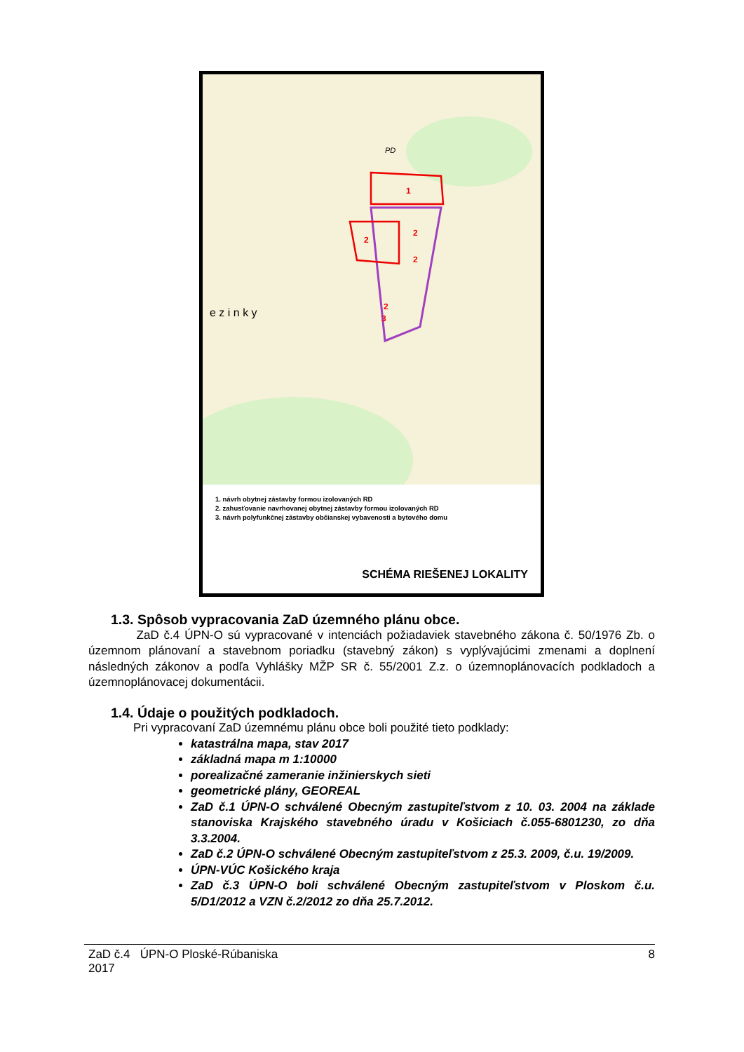1
2
2
2
2
3
PD
e z i n k y
1. návrh obytnej zástavby formou izolovaných RD
2. zahusťovanie navrhovanej obytnej zástavby formou izolovaných RD
3. návrh polyfunkčnej zástavby občianskej vybavenosti a bytového domu
SCHÉMA RIEŠENEJ LOKALITY
1.3. Spôsob vypracovania ZaD územného plánu obce.
ZaD č.4 ÚPN-O sú vypracované v intenciách požiadaviek stavebného zákona č. 50/1976 Zb. o územnom plánovaní a stavebnom poriadku (stavebný zákon) s vyplývajúcimi zmenami a doplnení následných zákonov a podľa Vyhlášky MŽP SR č. 55/2001 Z.z. o územnoplánovacích podkladoch a územnoplánovacej dokumentácii.
1.4. Údaje o použitých podkladoch.
Pri vypracovaní ZaD územnému plánu obce boli použité tieto podklady:
katastrálna mapa, stav 2017
základná mapa m 1:10000
porealizačné zameranie inžinierskych sieti
geometrické plány, GEOREAL
ZaD č.1 ÚPN-O schválené Obecným zastupiteľstvom z 10. 03. 2004 na základe stanoviska Krajského stavebného úradu v Košiciach č.055-6801230, zo dňa 3.3.2004.
ZaD č.2 ÚPN-O schválené Obecným zastupiteľstvom z 25.3. 2009, č.u. 19/2009.
ÚPN-VÚC Košického kraja
ZaD č.3 ÚPN-O boli schválené Obecným zastupiteľstvom v Ploskom č.u. 5/D1/2012 a VZN č.2/2012 zo dňa 25.7.2012.
ZaD č.4 ÚPN-O Ploské-Rúbaniska
2017
8